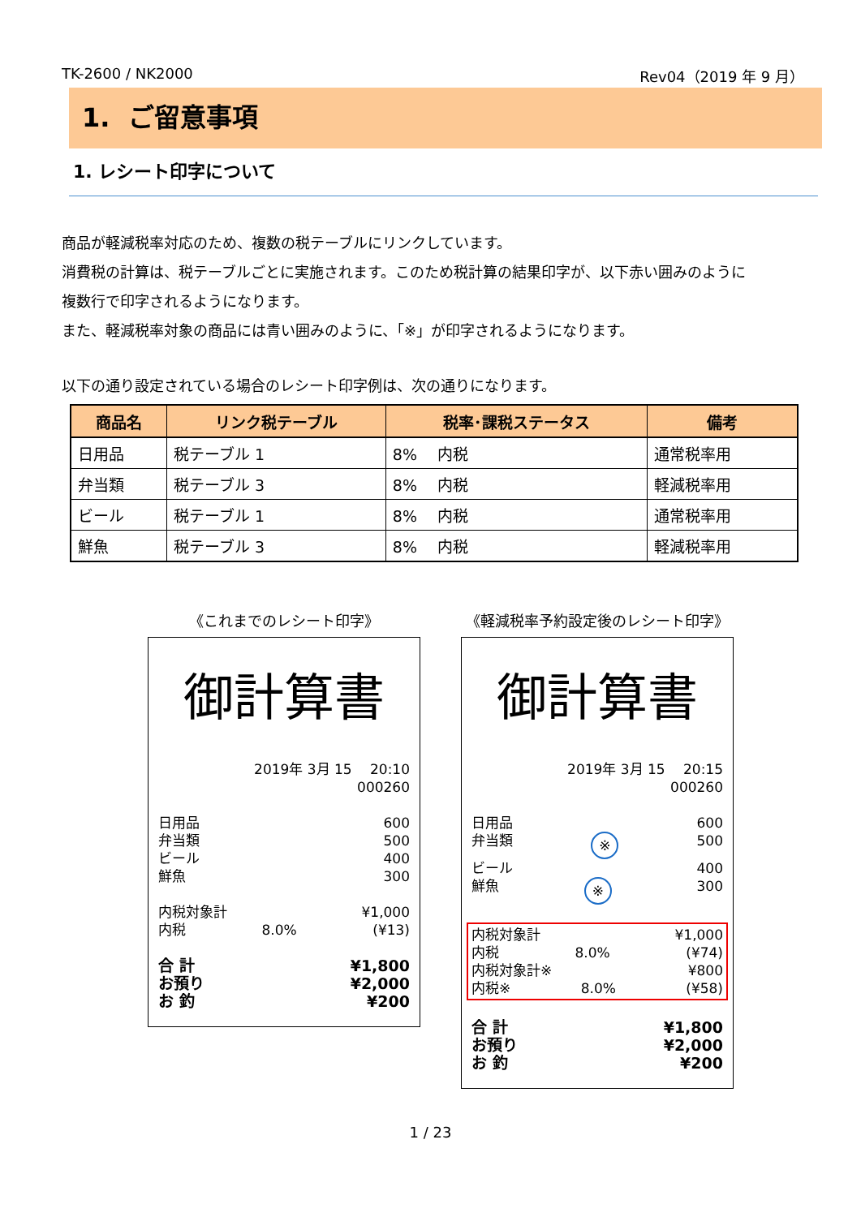TK-2600 / NK2000 Rev04（2019 年 9 月）
1. ご留意事項
1. レシート印字について
商品が軽減税率対応のため、複数の税テーブルにリンクしています。
消費税の計算は、税テーブルごとに実施されます。このため税計算の結果印字が、以下赤い囲みのように
複数行で印字されるようになります。
また、軽減税率対象の商品には青い囲みのように、「※」が印字されるようになります。
以下の通り設定されている場合のレシート印字例は、次の通りになります。
| 商品名 | リンク税テーブル | 税率･課税ステータス | 備考 |
| --- | --- | --- | --- |
| 日用品 | 税テーブル 1 | 8% 内税 | 通常税率用 |
| 弁当類 | 税テーブル 3 | 8% 内税 | 軽減税率用 |
| ビール | 税テーブル 1 | 8% 内税 | 通常税率用 |
| 鮮魚 | 税テーブル 3 | 8% 内税 | 軽減税率用 |
《これまでのレシート印字》
御計算書
2019年 3月 15　 20:10
000260
日用品 600
弁当類 500
ビール 400
鮮魚 300
内税対象計 ¥1,000
内税 8.0% (¥13)
合 計 ¥1,800
お預り ¥2,000
お 釣 ¥200
《軽減税率予約設定後のレシート印字》
御計算書
2019年 3月 15　 20:15
000260
日用品 600
弁当類 ※ 500
ビール 400
鮮魚 ※ 300
内税対象計 ¥1,000
内税 8.0% (¥74)
内税対象計※ ¥800
内税※ 8.0% (¥58)
合 計 ¥1,800
お預り ¥2,000
お 釣 ¥200
1 / 23